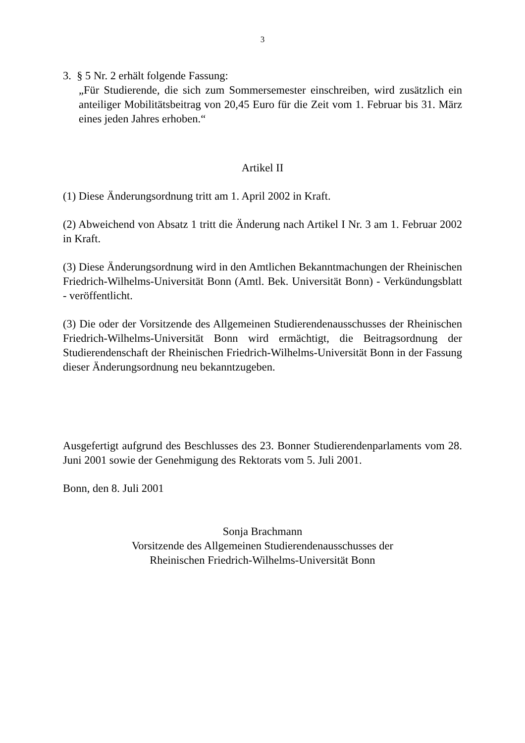3
3. § 5 Nr. 2 erhält folgende Fassung:
„Für Studierende, die sich zum Sommersemester einschreiben, wird zusätzlich ein anteiliger Mobilitätsbeitrag von 20,45 Euro für die Zeit vom 1. Februar bis 31. März eines jeden Jahres erhoben.“
Artikel II
(1) Diese Änderungsordnung tritt am 1. April 2002 in Kraft.
(2) Abweichend von Absatz 1 tritt die Änderung nach Artikel I Nr. 3 am 1. Februar 2002 in Kraft.
(3) Diese Änderungsordnung wird in den Amtlichen Bekanntmachungen der Rheinischen Friedrich-Wilhelms-Universität Bonn (Amtl. Bek. Universität Bonn) - Verkündungsblatt - veröffentlicht.
(3) Die oder der Vorsitzende des Allgemeinen Studierendenausschusses der Rheinischen Friedrich-Wilhelms-Universität Bonn wird ermächtigt, die Beitragsordnung der Studierendenschaft der Rheinischen Friedrich-Wilhelms-Universität Bonn in der Fassung dieser Änderungsordnung neu bekanntzugeben.
Ausgefertigt aufgrund des Beschlusses des 23. Bonner Studierendenparlaments vom 28. Juni 2001 sowie der Genehmigung des Rektorats vom 5. Juli 2001.
Bonn, den 8. Juli 2001
Sonja Brachmann
Vorsitzende des Allgemeinen Studierendenausschusses der
Rheinischen Friedrich-Wilhelms-Universität Bonn